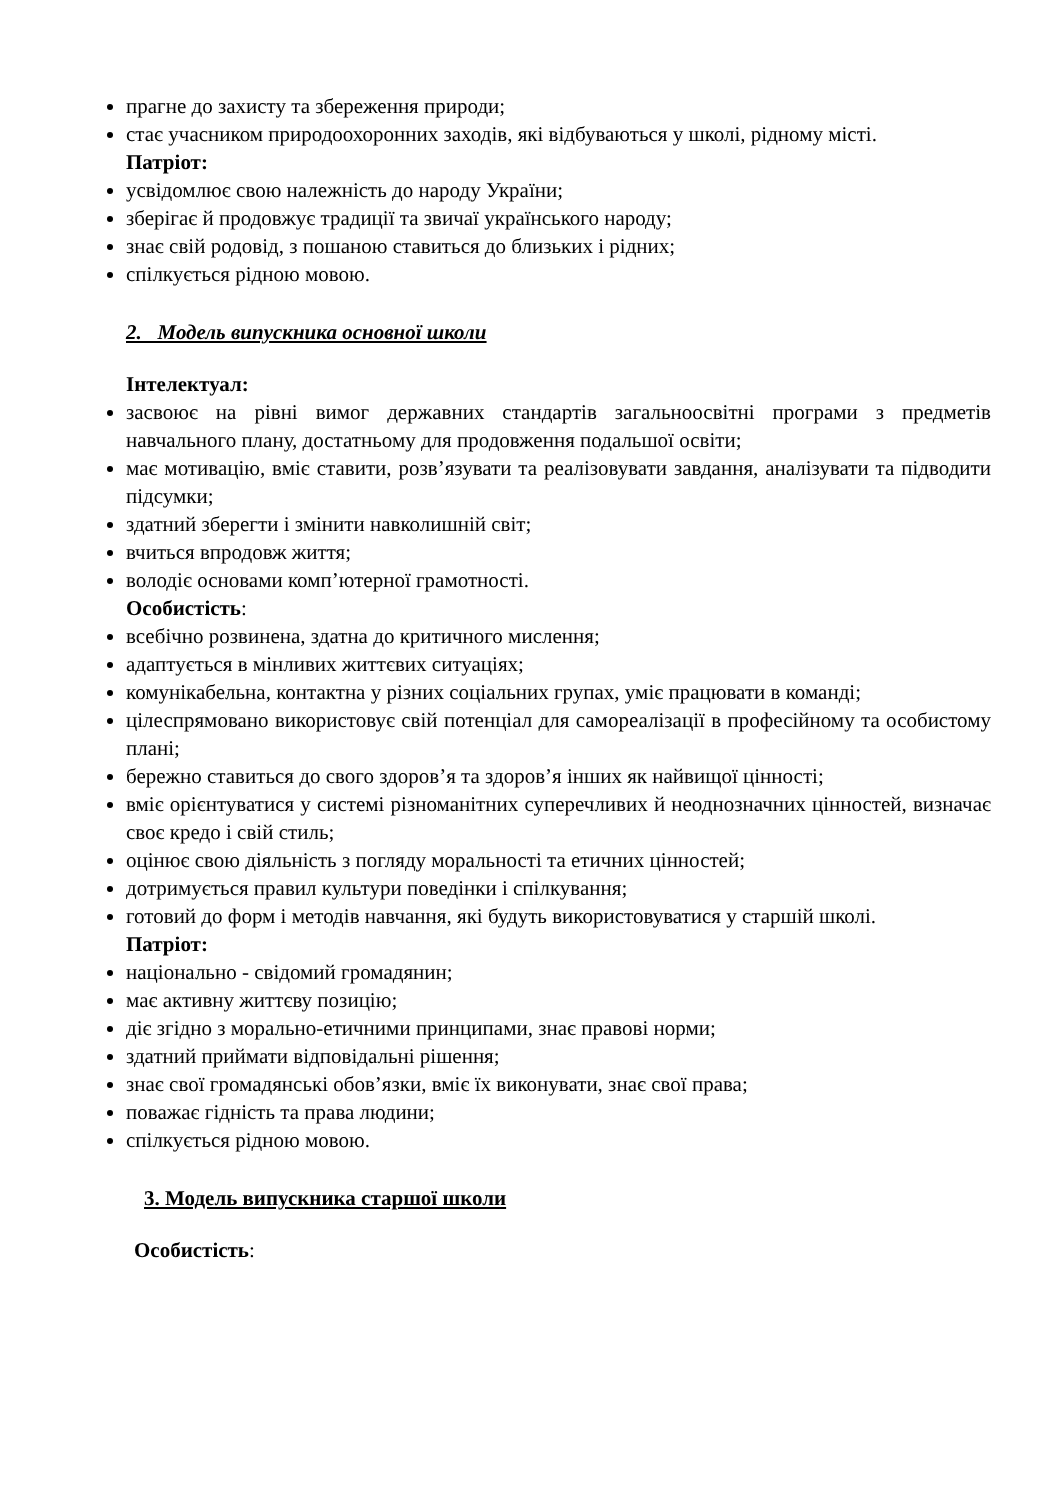прагне до захисту та збереження природи;
стає учасником природоохоронних заходів, які відбуваються у школі, рідному місті.
Патріот:
усвідомлює свою належність до народу України;
зберігає й продовжує традиції та звичаї українського народу;
знає свій родовід, з пошаною ставиться до близьких і рідних;
спілкується рідною мовою.
2. Модель випускника основної школи
Інтелектуал:
засвоює на рівні вимог державних стандартів загальноосвітні програми з предметів навчального плану, достатньому для продовження подальшої освіти;
має мотивацію, вміє ставити, розв’язувати та реалізовувати завдання, аналізувати та підводити підсумки;
здатний зберегти і змінити навколишній світ;
вчиться впродовж життя;
володіє основами комп’ютерної грамотності.
Особистість:
всебічно розвинена, здатна до критичного мислення;
адаптується в мінливих життєвих ситуаціях;
комунікабельна, контактна у різних соціальних групах, уміє працювати в команді;
цілеспрямовано використовує свій потенціал для самореалізації в професійному та особистому плані;
бережно ставиться до свого здоров’я та здоров’я інших як найвищої цінності;
вміє орієнтуватися у системі різноманітних суперечливих й неоднозначних цінностей, визначає своє кредо і свій стиль;
оцінює свою діяльність з погляду моральності та етичних цінностей;
дотримується правил культури поведінки і спілкування;
готовий до форм і методів навчання, які будуть використовуватися у старшій школі.
Патріот:
національно - свідомий громадянин;
має активну життєву позицію;
діє згідно з морально-етичними принципами, знає правові норми;
здатний приймати відповідальні рішення;
знає свої громадянські обов’язки, вміє їх виконувати, знає свої права;
поважає гідність та права людини;
спілкується рідною мовою.
3. Модель випускника старшої школи
Особистість: